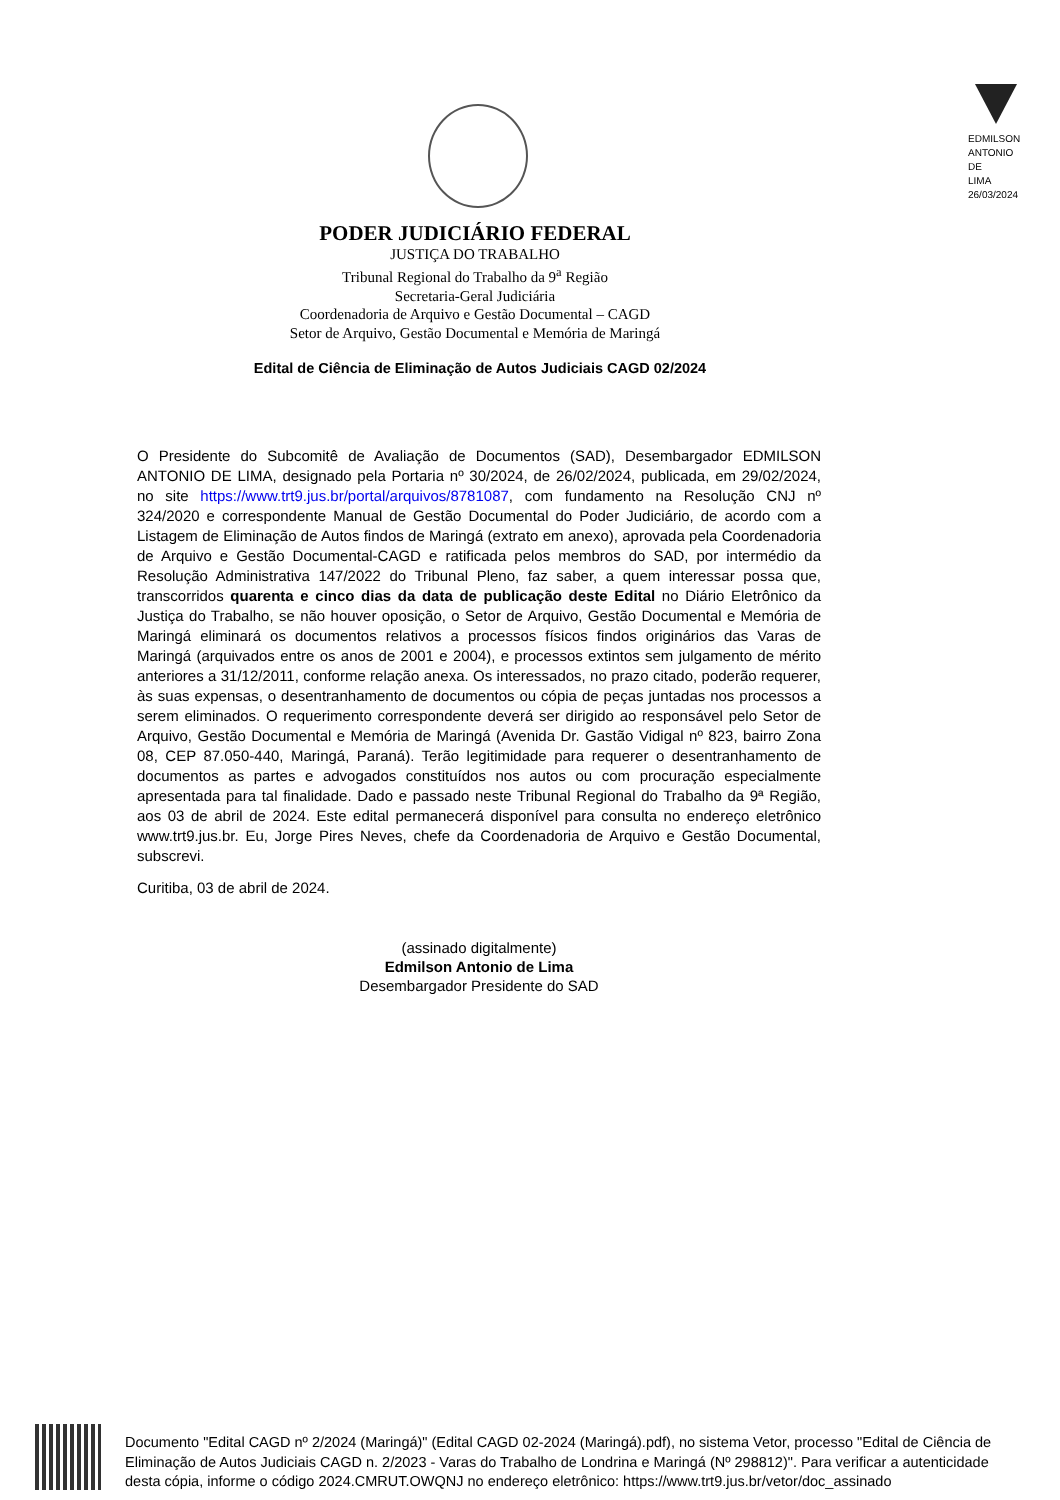EDMILSON
ANTONIO
DE
LIMA
26/03/2024
PODER JUDICIÁRIO FEDERAL
JUSTIÇA DO TRABALHO
Tribunal Regional do Trabalho da 9<sup>a</sup> Região
Secretaria-Geral Judiciária
Coordenadoria de Arquivo e Gestão Documental – CAGD
Setor de Arquivo, Gestão Documental e Memória de Maringá
Edital de Ciência de Eliminação de Autos Judiciais CAGD 02/2024
O Presidente do Subcomitê de Avaliação de Documentos (SAD), Desembargador EDMILSON ANTONIO DE LIMA, designado pela Portaria nº 30/2024, de 26/02/2024, publicada, em 29/02/2024, no site https://www.trt9.jus.br/portal/arquivos/8781087, com fundamento na Resolução CNJ nº 324/2020 e correspondente Manual de Gestão Documental do Poder Judiciário, de acordo com a Listagem de Eliminação de Autos findos de Maringá (extrato em anexo), aprovada pela Coordenadoria de Arquivo e Gestão Documental-CAGD e ratificada pelos membros do SAD, por intermédio da Resolução Administrativa 147/2022 do Tribunal Pleno, faz saber, a quem interessar possa que, transcorridos quarenta e cinco dias da data de publicação deste Edital no Diário Eletrônico da Justiça do Trabalho, se não houver oposição, o Setor de Arquivo, Gestão Documental e Memória de Maringá eliminará os documentos relativos a processos físicos findos originários das Varas de Maringá (arquivados entre os anos de 2001 e 2004), e processos extintos sem julgamento de mérito anteriores a 31/12/2011, conforme relação anexa. Os interessados, no prazo citado, poderão requerer, às suas expensas, o desentranhamento de documentos ou cópia de peças juntadas nos processos a serem eliminados. O requerimento correspondente deverá ser dirigido ao responsável pelo Setor de Arquivo, Gestão Documental e Memória de Maringá (Avenida Dr. Gastão Vidigal nº 823, bairro Zona 08, CEP 87.050-440, Maringá, Paraná). Terão legitimidade para requerer o desentranhamento de documentos as partes e advogados constituídos nos autos ou com procuração especialmente apresentada para tal finalidade. Dado e passado neste Tribunal Regional do Trabalho da 9ª Região, aos 03 de abril de 2024. Este edital permanecerá disponível para consulta no endereço eletrônico www.trt9.jus.br. Eu, Jorge Pires Neves, chefe da Coordenadoria de Arquivo e Gestão Documental, subscrevi.
Curitiba, 03 de abril de 2024.
(assinado digitalmente)
Edmilson Antonio de Lima
Desembargador Presidente do SAD
Documento "Edital CAGD nº 2/2024 (Maringá)" (Edital CAGD 02-2024 (Maringá).pdf), no sistema Vetor, processo "Edital de Ciência de Eliminação de Autos Judiciais CAGD n. 2/2023 - Varas do Trabalho de Londrina e Maringá (Nº 298812)". Para verificar a autenticidade desta cópia, informe o código 2024.CMRUT.OWQNJ no endereço eletrônico: https://www.trt9.jus.br/vetor/doc_assinado